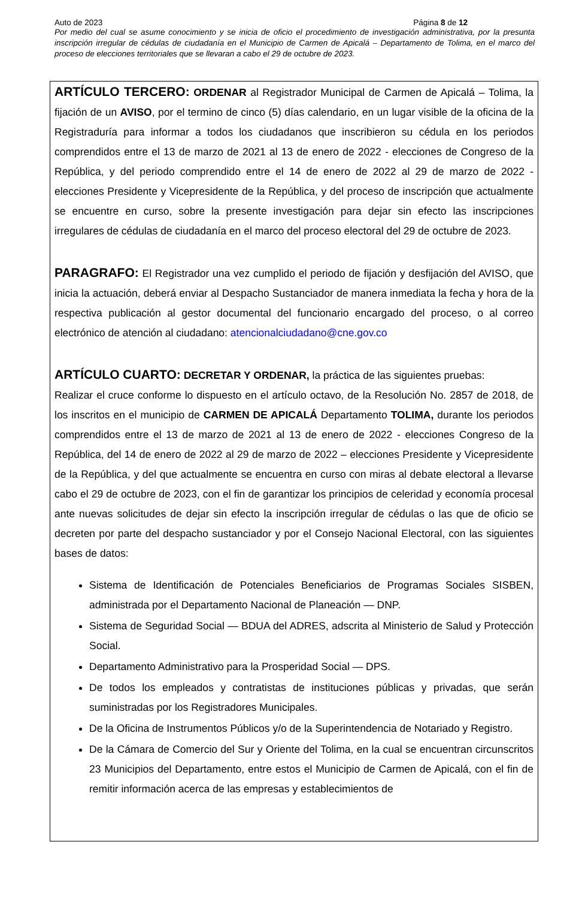Auto de 2023 Página 8 de 12
Por medio del cual se asume conocimiento y se inicia de oficio el procedimiento de investigación administrativa, por la presunta inscripción irregular de cédulas de ciudadanía en el Municipio de Carmen de Apicalá – Departamento de Tolima, en el marco del proceso de elecciones territoriales que se llevaran a cabo el 29 de octubre de 2023.
ARTÍCULO TERCERO: ORDENAR al Registrador Municipal de Carmen de Apicalá – Tolima, la fijación de un AVISO, por el termino de cinco (5) días calendario, en un lugar visible de la oficina de la Registraduría para informar a todos los ciudadanos que inscribieron su cédula en los periodos comprendidos entre el 13 de marzo de 2021 al 13 de enero de 2022 - elecciones de Congreso de la República, y del periodo comprendido entre el 14 de enero de 2022 al 29 de marzo de 2022 - elecciones Presidente y Vicepresidente de la República, y del proceso de inscripción que actualmente se encuentre en curso, sobre la presente investigación para dejar sin efecto las inscripciones irregulares de cédulas de ciudadanía en el marco del proceso electoral del 29 de octubre de 2023.
PARAGRAFO: El Registrador una vez cumplido el periodo de fijación y desfijación del AVISO, que inicia la actuación, deberá enviar al Despacho Sustanciador de manera inmediata la fecha y hora de la respectiva publicación al gestor documental del funcionario encargado del proceso, o al correo electrónico de atención al ciudadano: atencionalciudadano@cne.gov.co
ARTÍCULO CUARTO: DECRETAR Y ORDENAR, la práctica de las siguientes pruebas:
Realizar el cruce conforme lo dispuesto en el artículo octavo, de la Resolución No. 2857 de 2018, de los inscritos en el municipio de CARMEN DE APICALÁ Departamento TOLIMA, durante los periodos comprendidos entre el 13 de marzo de 2021 al 13 de enero de 2022 - elecciones Congreso de la República, del 14 de enero de 2022 al 29 de marzo de 2022 – elecciones Presidente y Vicepresidente de la República, y del que actualmente se encuentra en curso con miras al debate electoral a llevarse cabo el 29 de octubre de 2023, con el fin de garantizar los principios de celeridad y economía procesal ante nuevas solicitudes de dejar sin efecto la inscripción irregular de cédulas o las que de oficio se decreten por parte del despacho sustanciador y por el Consejo Nacional Electoral, con las siguientes bases de datos:
Sistema de Identificación de Potenciales Beneficiarios de Programas Sociales SISBEN, administrada por el Departamento Nacional de Planeación — DNP.
Sistema de Seguridad Social — BDUA del ADRES, adscrita al Ministerio de Salud y Protección Social.
Departamento Administrativo para la Prosperidad Social — DPS.
De todos los empleados y contratistas de instituciones públicas y privadas, que serán suministradas por los Registradores Municipales.
De la Oficina de Instrumentos Públicos y/o de la Superintendencia de Notariado y Registro.
De la Cámara de Comercio del Sur y Oriente del Tolima, en la cual se encuentran circunscritos 23 Municipios del Departamento, entre estos el Municipio de Carmen de Apicalá, con el fin de remitir información acerca de las empresas y establecimientos de